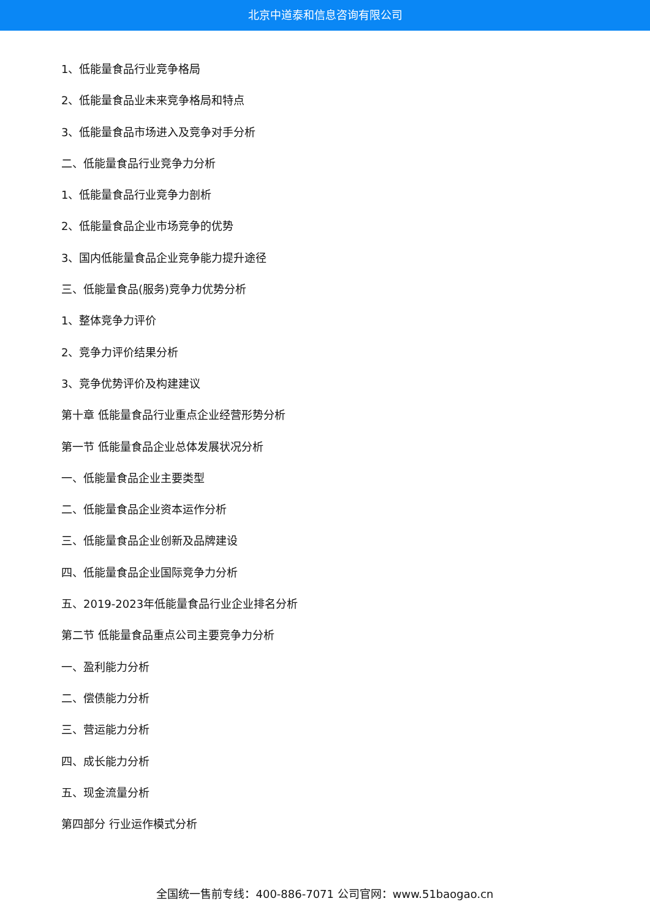北京中道泰和信息咨询有限公司
1、低能量食品行业竞争格局
2、低能量食品业未来竞争格局和特点
3、低能量食品市场进入及竞争对手分析
二、低能量食品行业竞争力分析
1、低能量食品行业竞争力剖析
2、低能量食品企业市场竞争的优势
3、国内低能量食品企业竞争能力提升途径
三、低能量食品(服务)竞争力优势分析
1、整体竞争力评价
2、竞争力评价结果分析
3、竞争优势评价及构建建议
第十章 低能量食品行业重点企业经营形势分析
第一节 低能量食品企业总体发展状况分析
一、低能量食品企业主要类型
二、低能量食品企业资本运作分析
三、低能量食品企业创新及品牌建设
四、低能量食品企业国际竞争力分析
五、2019-2023年低能量食品行业企业排名分析
第二节 低能量食品重点公司主要竞争力分析
一、盈利能力分析
二、偿债能力分析
三、营运能力分析
四、成长能力分析
五、现金流量分析
第四部分 行业运作模式分析
全国统一售前专线：400-886-7071 公司官网：www.51baogao.cn